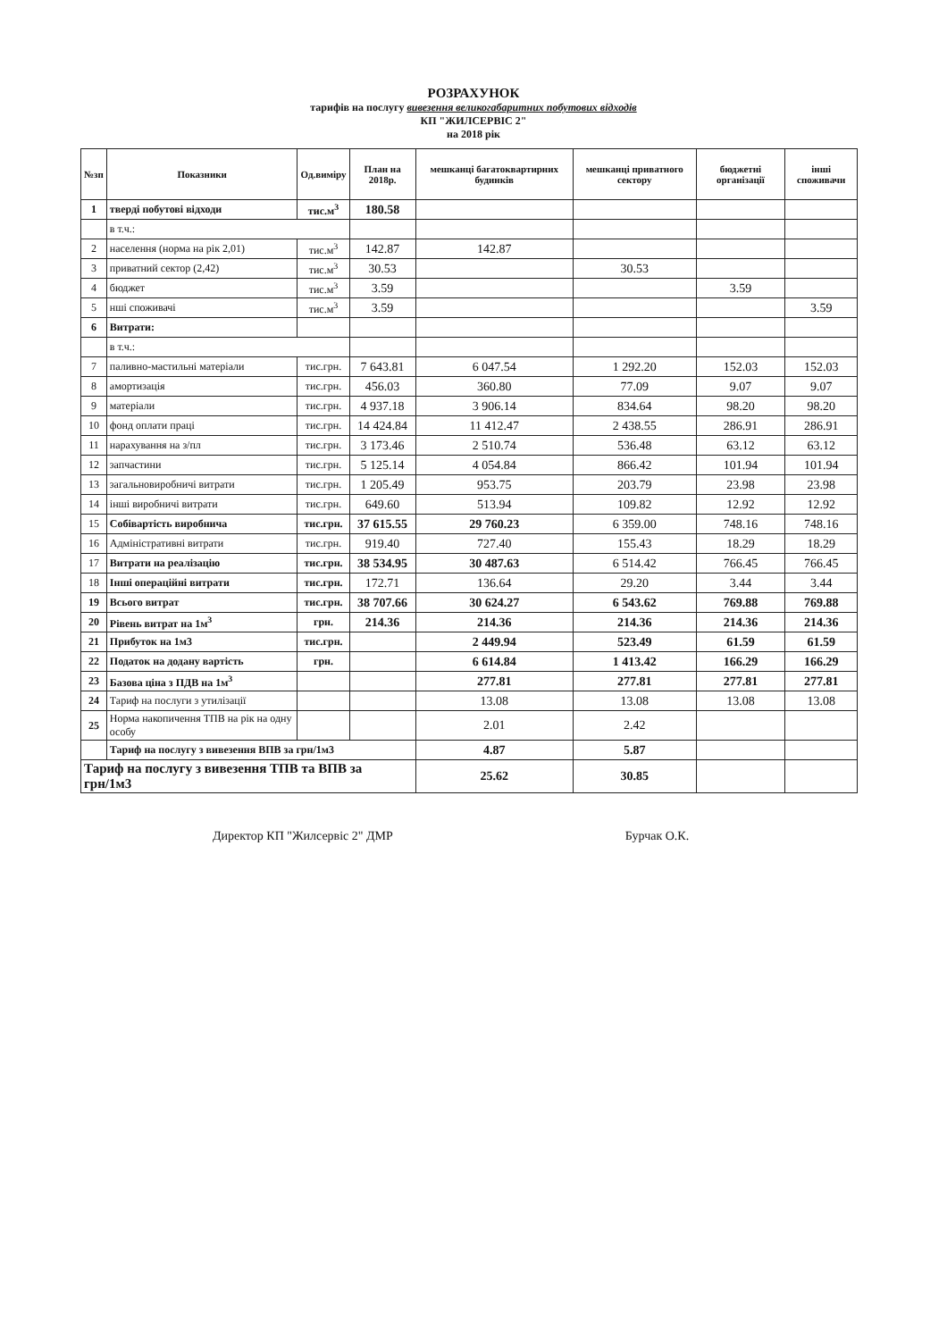РОЗРАХУНОК
тарифів на послугу вивезення великогабаритних побутових відходів
КП "ЖИЛСЕРВІС 2"
на 2018 рік
| №зп | Показники | Од.виміру | План на 2018р. | мешканці багатоквартирних будинків | мешканці приватного сектору | бюджетні організації | інші споживачи |
| --- | --- | --- | --- | --- | --- | --- | --- |
| 1 | тверді побутові відходи | тис.м<sup>3</sup> | 180.58 | | | | |
| | в т.ч.: | | | | | | |
| 2 | населення (норма на рік 2,01) | тис.м<sup>3</sup> | 142.87 | 142.87 | | | |
| 3 | приватний сектор (2,42) | тис.м<sup>3</sup> | 30.53 | | 30.53 | | |
| 4 | бюджет | тис.м<sup>3</sup> | 3.59 | | | 3.59 | |
| 5 | нші споживачі | тис.м<sup>3</sup> | 3.59 | | | | 3.59 |
| 6 | Витрати: | | | | | | |
| | в т.ч.: | | | | | | |
| 7 | паливно-мастильні матеріали | тис.грн. | 7 643.81 | 6 047.54 | 1 292.20 | 152.03 | 152.03 |
| 8 | амортизація | тис.грн. | 456.03 | 360.80 | 77.09 | 9.07 | 9.07 |
| 9 | матеріали | тис.грн. | 4 937.18 | 3 906.14 | 834.64 | 98.20 | 98.20 |
| 10 | фонд оплати праці | тис.грн. | 14 424.84 | 11 412.47 | 2 438.55 | 286.91 | 286.91 |
| 11 | нарахування на з/пл | тис.грн. | 3 173.46 | 2 510.74 | 536.48 | 63.12 | 63.12 |
| 12 | запчастини | тис.грн. | 5 125.14 | 4 054.84 | 866.42 | 101.94 | 101.94 |
| 13 | загальновиробничі витрати | тис.грн. | 1 205.49 | 953.75 | 203.79 | 23.98 | 23.98 |
| 14 | інші виробничі витрати | тис.грн. | 649.60 | 513.94 | 109.82 | 12.92 | 12.92 |
| 15 | Собівартість виробнича | тис.грн. | 37 615.55 | 29 760.23 | 6 359.00 | 748.16 | 748.16 |
| 16 | Адміністративні витрати | тис.грн. | 919.40 | 727.40 | 155.43 | 18.29 | 18.29 |
| 17 | Витрати на реалізацію | тис.грн. | 38 534.95 | 30 487.63 | 6 514.42 | 766.45 | 766.45 |
| 18 | Інші операційні витрати | тис.грн. | 172.71 | 136.64 | 29.20 | 3.44 | 3.44 |
| 19 | Всього витрат | тис.грн. | 38 707.66 | 30 624.27 | 6 543.62 | 769.88 | 769.88 |
| 20 | Рівень витрат на 1м<sup>3</sup> | грн. | 214.36 | 214.36 | 214.36 | 214.36 | 214.36 |
| 21 | Прибуток на 1м3 | тис.грн. | | 2 449.94 | 523.49 | 61.59 | 61.59 |
| 22 | Податок на додану вартість | грн. | | 6 614.84 | 1 413.42 | 166.29 | 166.29 |
| 23 | Базова ціна з ПДВ на 1м<sup>3</sup> | | | 277.81 | 277.81 | 277.81 | 277.81 |
| 24 | Тариф на послуги з утилізації | | | 13.08 | 13.08 | 13.08 | 13.08 |
| 25 | Норма накопичення ТПВ на рік на одну особу | | | 2.01 | 2.42 | | |
| | Тариф на послугу з вивезення ВПВ за грн/1м3 | | | 4.87 | 5.87 | | |
| Тариф на послугу з вивезення ТПВ та ВПВ за грн/1м3 | | | | 25.62 | 30.85 | | |
Директор КП "Жилсервіс 2" ДМР Бурчак О.К.